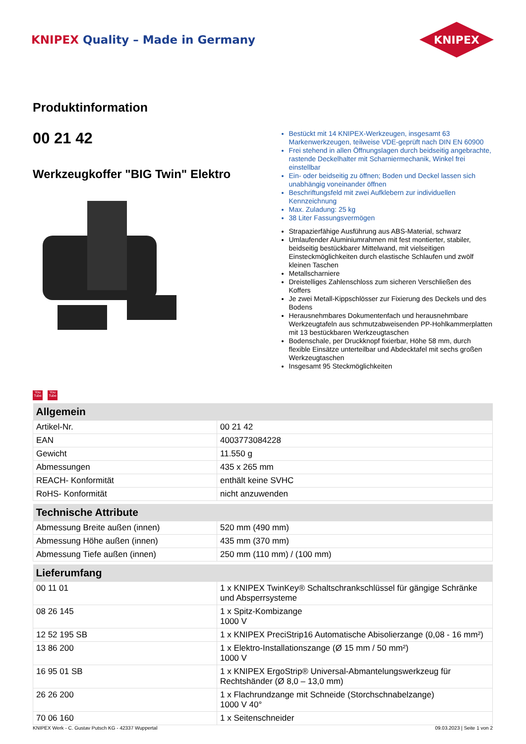KNIPEX Quality – Made in Germany
KNIPEX
Produktinformation
00 21 42
Werkzeugkoffer "BIG Twin" Elektro
Bestückt mit 14 KNIPEX-Werkzeugen, insgesamt 63 Markenwerkzeugen, teilweise VDE-geprüft nach DIN EN 60900
Frei stehend in allen Öffnungslagen durch beidseitig angebrachte, rastende Deckelhalter mit Scharniermechanik, Winkel frei einstellbar
Ein- oder beidseitig zu öffnen; Boden und Deckel lassen sich unabhängig voneinander öffnen
Beschriftungsfeld mit zwei Aufklebern zur individuellen Kennzeichnung
Max. Zuladung: 25 kg
38 Liter Fassungsvermögen
Strapazierfähige Ausführung aus ABS-Material, schwarz
Umlaufender Aluminiumrahmen mit fest montierter, stabiler, beidseitig bestückbarer Mittelwand, mit vielseitigen Einsteckmöglichkeiten durch elastische Schlaufen und zwölf kleinen Taschen
Metallscharniere
Dreistelliges Zahlenschloss zum sicheren Verschließen des Koffers
Je zwei Metall-Kippschlösser zur Fixierung des Deckels und des Bodens
Herausnehmbares Dokumentenfach und herausnehmbare Werkzeugtafeln aus schmutzabweisenden PP-Hohlkammerplatten mit 13 bestückbaren Werkzeugtaschen
Bodenschale, per Druckknopf fixierbar, Höhe 58 mm, durch flexible Einsätze unterteilbar und Abdecktafel mit sechs großen Werkzeugtaschen
Insgesamt 95 Steckmöglichkeiten
You Tube
You Tube
| Allgemein | |
| --- | --- |
| Artikel-Nr. | 00 21 42 |
| EAN | 4003773084228 |
| Gewicht | 11.550 g |
| Abmessungen | 435 x 265 mm |
| REACH- Konformität | enthält keine SVHC |
| RoHS- Konformität | nicht anzuwenden |
| Technische Attribute | |
| Abmessung Breite außen (innen) | 520 mm (490 mm) |
| Abmessung Höhe außen (innen) | 435 mm (370 mm) |
| Abmessung Tiefe außen (innen) | 250 mm (110 mm) / (100 mm) |
| Lieferumfang | |
| 00 11 01 | 1 x KNIPEX TwinKey® Schaltschrankschlüssel für gängige Schränke und Absperrsysteme |
| 08 26 145 | 1 x Spitz-Kombizange 1000 V |
| 12 52 195 SB | 1 x KNIPEX PreciStrip16 Automatische Abisolierzange (0,08 - 16 mm²) |
| 13 86 200 | 1 x Elektro-Installationszange (Ø 15 mm / 50 mm²) 1000 V |
| 16 95 01 SB | 1 x KNIPEX ErgoStrip® Universal-Abmantelungswerkzeug für Rechtshänder (Ø 8,0 – 13,0 mm) |
| 26 26 200 | 1 x Flachrundzange mit Schneide (Storchschnabelzange) 1000 V 40° |
| 70 06 160 | 1 x Seitenschneider |
KNIPEX Werk - C. Gustav Putsch KG - 42337 Wuppertal 09.03.2023 | Seite 1 von 2